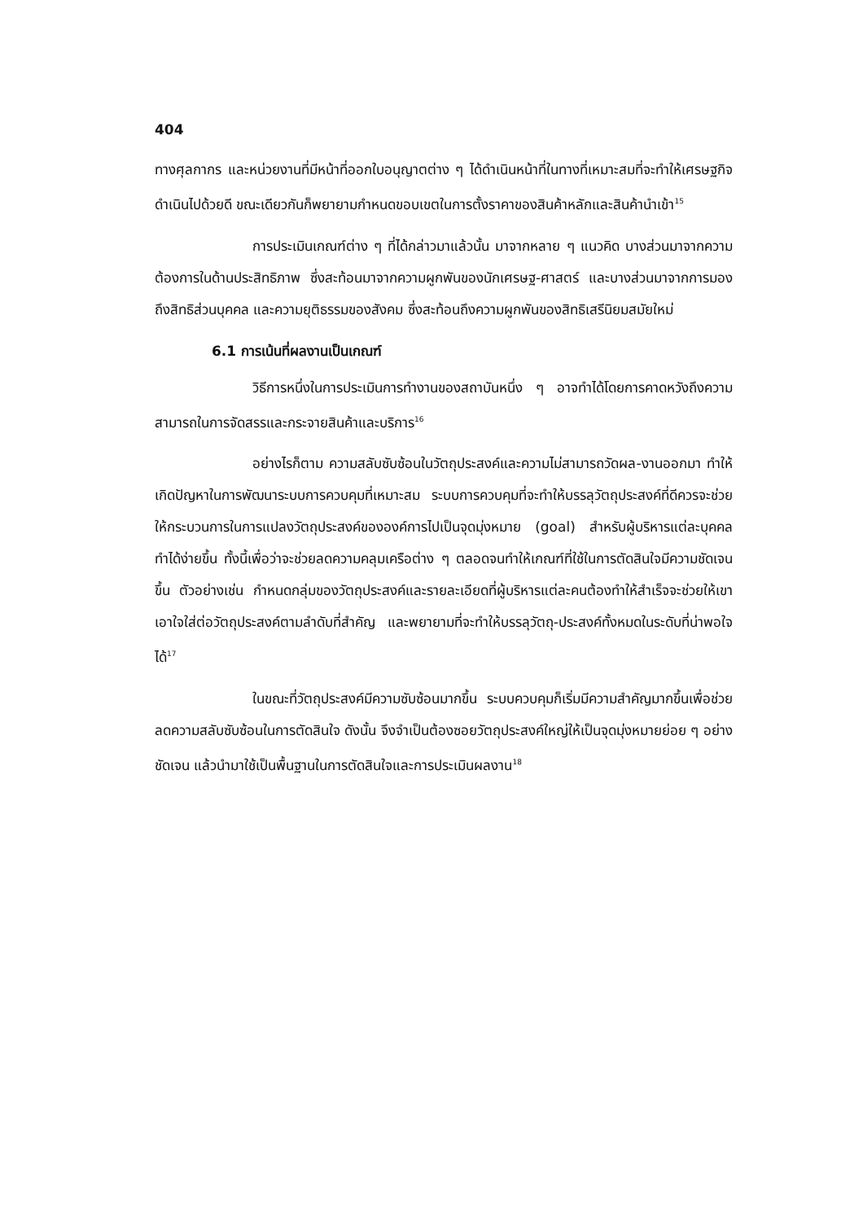404
ทางศุลกากร และหน่วยงานที่มีหน้าที่ออกใบอนุญาตต่าง ๆ ได้ดำเนินหน้าที่ในทางที่เหมาะสมที่จะทำให้เศรษฐกิจดำเนินไปด้วยดี ขณะเดียวกันก็พยายามกำหนดขอบเขตในการตั้งราคาของสินค้าหลักและสินค้านำเข้า<sup>15</sup>
การประเมินเกณฑ์ต่าง ๆ ที่ได้กล่าวมาแล้วนั้น มาจากหลาย ๆ แนวคิด บางส่วนมาจากความต้องการในด้านประสิทธิภาพ ซึ่งสะท้อนมาจากความผูกพันของนักเศรษฐ-ศาสตร์ และบางส่วนมาจากการมองถึงสิทธิส่วนบุคคล และความยุติธรรมของสังคม ซึ่งสะท้อนถึงความผูกพันของสิทธิเสรีนิยมสมัยใหม่
6.1 การเน้นที่ผลงานเป็นเกณฑ์
วิธีการหนึ่งในการประเมินการทำงานของสถาบันหนึ่ง ๆ อาจทำได้โดยการคาดหวังถึงความสามารถในการจัดสรรและกระจายสินค้าและบริการ<sup>16</sup>
อย่างไรก็ตาม ความสลับซับซ้อนในวัตถุประสงค์และความไม่สามารถวัดผล-งานออกมา ทำให้เกิดปัญหาในการพัฒนาระบบการควบคุมที่เหมาะสม ระบบการควบคุมที่จะทำให้บรรลุวัตถุประสงค์ที่ดีควรจะช่วยให้กระบวนการในการแปลงวัตถุประสงค์ขององค์การไปเป็นจุดมุ่งหมาย (goal) สำหรับผู้บริหารแต่ละบุคคลทำได้ง่ายขึ้น ทั้งนี้เพื่อว่าจะช่วยลดความคลุมเครือต่าง ๆ ตลอดจนทำให้เกณฑ์ที่ใช้ในการตัดสินใจมีความชัดเจนขึ้น ตัวอย่างเช่น กำหนดกลุ่มของวัตถุประสงค์และรายละเอียดที่ผู้บริหารแต่ละคนต้องทำให้สำเร็จจะช่วยให้เขาเอาใจใส่ต่อวัตถุประสงค์ตามลำดับที่สำคัญ และพยายามที่จะทำให้บรรลุวัตถุ-ประสงค์ทั้งหมดในระดับที่น่าพอใจได้<sup>17</sup>
ในขณะที่วัตถุประสงค์มีความซับซ้อนมากขึ้น ระบบควบคุมก็เริ่มมีความสำคัญมากขึ้นเพื่อช่วยลดความสลับซับซ้อนในการตัดสินใจ ดังนั้น จึงจำเป็นต้องซอยวัตถุประสงค์ใหญ่ให้เป็นจุดมุ่งหมายย่อย ๆ อย่างชัดเจน แล้วนำมาใช้เป็นพื้นฐานในการตัดสินใจและการประเมินผลงาน<sup>18</sup>